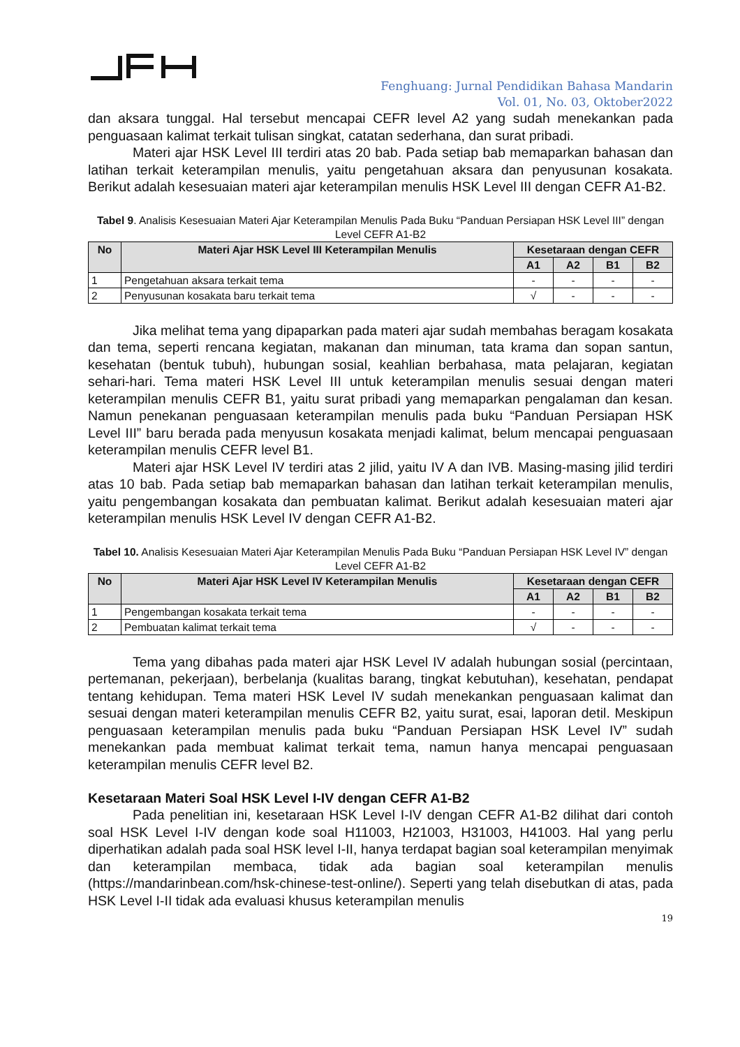Fenghuang: Jurnal Pendidikan Bahasa Mandarin
Vol. 01, No. 03, Oktober2022
dan aksara tunggal. Hal tersebut mencapai CEFR level A2 yang sudah menekankan pada penguasaan kalimat terkait tulisan singkat, catatan sederhana, dan surat pribadi.
Materi ajar HSK Level III terdiri atas 20 bab. Pada setiap bab memaparkan bahasan dan latihan terkait keterampilan menulis, yaitu pengetahuan aksara dan penyusunan kosakata. Berikut adalah kesesuaian materi ajar keterampilan menulis HSK Level III dengan CEFR A1-B2.
Tabel 9. Analisis Kesesuaian Materi Ajar Keterampilan Menulis Pada Buku “Panduan Persiapan HSK Level III” dengan Level CEFR A1-B2
| No | Materi Ajar HSK Level III Keterampilan Menulis | Kesetaraan dengan CEFR | | | |
| --- | --- | --- | --- | --- | --- |
| | | A1 | A2 | B1 | B2 |
| 1 | Pengetahuan aksara terkait tema | - | - | - | - |
| 2 | Penyusunan kosakata baru terkait tema | √ | - | - | - |
Jika melihat tema yang dipaparkan pada materi ajar sudah membahas beragam kosakata dan tema, seperti rencana kegiatan, makanan dan minuman, tata krama dan sopan santun, kesehatan (bentuk tubuh), hubungan sosial, keahlian berbahasa, mata pelajaran, kegiatan sehari-hari. Tema materi HSK Level III untuk keterampilan menulis sesuai dengan materi keterampilan menulis CEFR B1, yaitu surat pribadi yang memaparkan pengalaman dan kesan. Namun penekanan penguasaan keterampilan menulis pada buku “Panduan Persiapan HSK Level III” baru berada pada menyusun kosakata menjadi kalimat, belum mencapai penguasaan keterampilan menulis CEFR level B1.
Materi ajar HSK Level IV terdiri atas 2 jilid, yaitu IV A dan IVB. Masing-masing jilid terdiri atas 10 bab. Pada setiap bab memaparkan bahasan dan latihan terkait keterampilan menulis, yaitu pengembangan kosakata dan pembuatan kalimat. Berikut adalah kesesuaian materi ajar keterampilan menulis HSK Level IV dengan CEFR A1-B2.
Tabel 10. Analisis Kesesuaian Materi Ajar Keterampilan Menulis Pada Buku “Panduan Persiapan HSK Level IV” dengan Level CEFR A1-B2
| No | Materi Ajar HSK Level IV Keterampilan Menulis | Kesetaraan dengan CEFR | | | |
| --- | --- | --- | --- | --- | --- |
| | | A1 | A2 | B1 | B2 |
| 1 | Pengembangan kosakata terkait tema | - | - | - | - |
| 2 | Pembuatan kalimat terkait tema | √ | - | - | - |
Tema yang dibahas pada materi ajar HSK Level IV adalah hubungan sosial (percintaan, pertemanan, pekerjaan), berbelanja (kualitas barang, tingkat kebutuhan), kesehatan, pendapat tentang kehidupan. Tema materi HSK Level IV sudah menekankan penguasaan kalimat dan sesuai dengan materi keterampilan menulis CEFR B2, yaitu surat, esai, laporan detil. Meskipun penguasaan keterampilan menulis pada buku “Panduan Persiapan HSK Level IV” sudah menekankan pada membuat kalimat terkait tema, namun hanya mencapai penguasaan keterampilan menulis CEFR level B2.
Kesetaraan Materi Soal HSK Level I-IV dengan CEFR A1-B2
Pada penelitian ini, kesetaraan HSK Level I-IV dengan CEFR A1-B2 dilihat dari contoh soal HSK Level I-IV dengan kode soal H11003, H21003, H31003, H41003. Hal yang perlu diperhatikan adalah pada soal HSK level I-II, hanya terdapat bagian soal keterampilan menyimak dan keterampilan membaca, tidak ada bagian soal keterampilan menulis (https://mandarinbean.com/hsk-chinese-test-online/). Seperti yang telah disebutkan di atas, pada HSK Level I-II tidak ada evaluasi khusus keterampilan menulis
19